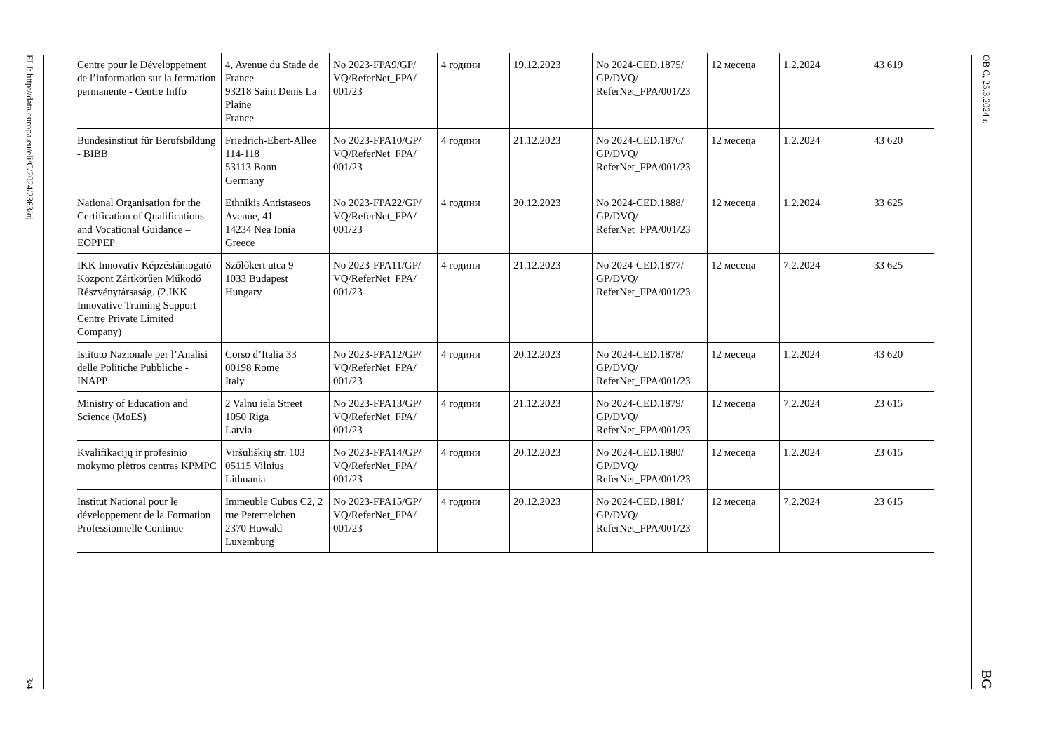ELI: http://data.europa.eu/eli/C/2024/2363/oj
3/4
| Centre pour le Développement de l’information sur la formation permanente - Centre Inffo | 4, Avenue du Stade de France 93218 Saint Denis La Plaine France | No 2023-FPA9/GP/ VQ/ReferNet_FPA/ 001/23 | 4 години | 19.12.2023 | No 2024-CED.1875/ GP/DVQ/ ReferNet_FPA/001/23 | 12 месеца | 1.2.2024 | 43 619 |
| Bundesinstitut für Berufsbildung - BIBB | Friedrich-Ebert-Allee 114-118 53113 Bonn Germany | No 2023-FPA10/GP/ VQ/ReferNet_FPA/ 001/23 | 4 години | 21.12.2023 | No 2024-CED.1876/ GP/DVQ/ ReferNet_FPA/001/23 | 12 месеца | 1.2.2024 | 43 620 |
| National Organisation for the Certification of Qualifications and Vocational Guidance – EOPPEP | Ethnikis Antistaseos Avenue, 41 14234 Nea Ionia Greece | No 2023-FPA22/GP/ VQ/ReferNet_FPA/ 001/23 | 4 години | 20.12.2023 | No 2024-CED.1888/ GP/DVQ/ ReferNet_FPA/001/23 | 12 месеца | 1.2.2024 | 33 625 |
| IKK Innovatív Képzéstámogató Központ Zártkörűen Működő Részvénytársaság. (2.IKK Innovative Training Support Centre Private Limited Company) | Szőlőkert utca 9 1033 Budapest Hungary | No 2023-FPA11/GP/ VQ/ReferNet_FPA/ 001/23 | 4 години | 21.12.2023 | No 2024-CED.1877/ GP/DVQ/ ReferNet_FPA/001/23 | 12 месеца | 7.2.2024 | 33 625 |
| Istituto Nazionale per l’Analisi delle Politiche Pubbliche - INAPP | Corso d’Italia 33 00198 Rome Italy | No 2023-FPA12/GP/ VQ/ReferNet_FPA/ 001/23 | 4 години | 20.12.2023 | No 2024-CED.1878/ GP/DVQ/ ReferNet_FPA/001/23 | 12 месеца | 1.2.2024 | 43 620 |
| Ministry of Education and Science (MoES) | 2 Valnu iela Street 1050 Riga Latvia | No 2023-FPA13/GP/ VQ/ReferNet_FPA/ 001/23 | 4 години | 21.12.2023 | No 2024-CED.1879/ GP/DVQ/ ReferNet_FPA/001/23 | 12 месеца | 7.2.2024 | 23 615 |
| Kvalifikacijų ir profesinio mokymo plėtros centras KPMPC | Viršuliškių str. 103 05115 Vilnius Lithuania | No 2023-FPA14/GP/ VQ/ReferNet_FPA/ 001/23 | 4 години | 20.12.2023 | No 2024-CED.1880/ GP/DVQ/ ReferNet_FPA/001/23 | 12 месеца | 1.2.2024 | 23 615 |
| Institut National pour le développement de la Formation Professionnelle Continue | Immeuble Cubus C2, 2 rue Peternelchen 2370 Howald Luxemburg | No 2023-FPA15/GP/ VQ/ReferNet_FPA/ 001/23 | 4 години | 20.12.2023 | No 2024-CED.1881/ GP/DVQ/ ReferNet_FPA/001/23 | 12 месеца | 7.2.2024 | 23 615 |
ОВ C, 25.3.2024 г.
BG